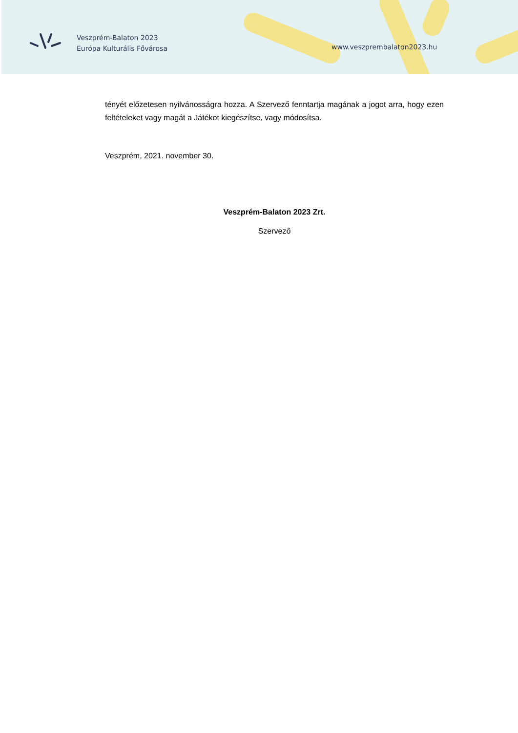Veszprém-Balaton 2023
Európa Kulturális Fővárosa
www.veszprembalaton2023.hu
tényét előzetesen nyilvánosságra hozza. A Szervező fenntartja magának a jogot arra, hogy ezen feltételeket vagy magát a Játékot kiegészítse, vagy módosítsa.
Veszprém, 2021. november 30.
Veszprém-Balaton 2023 Zrt.
Szervező